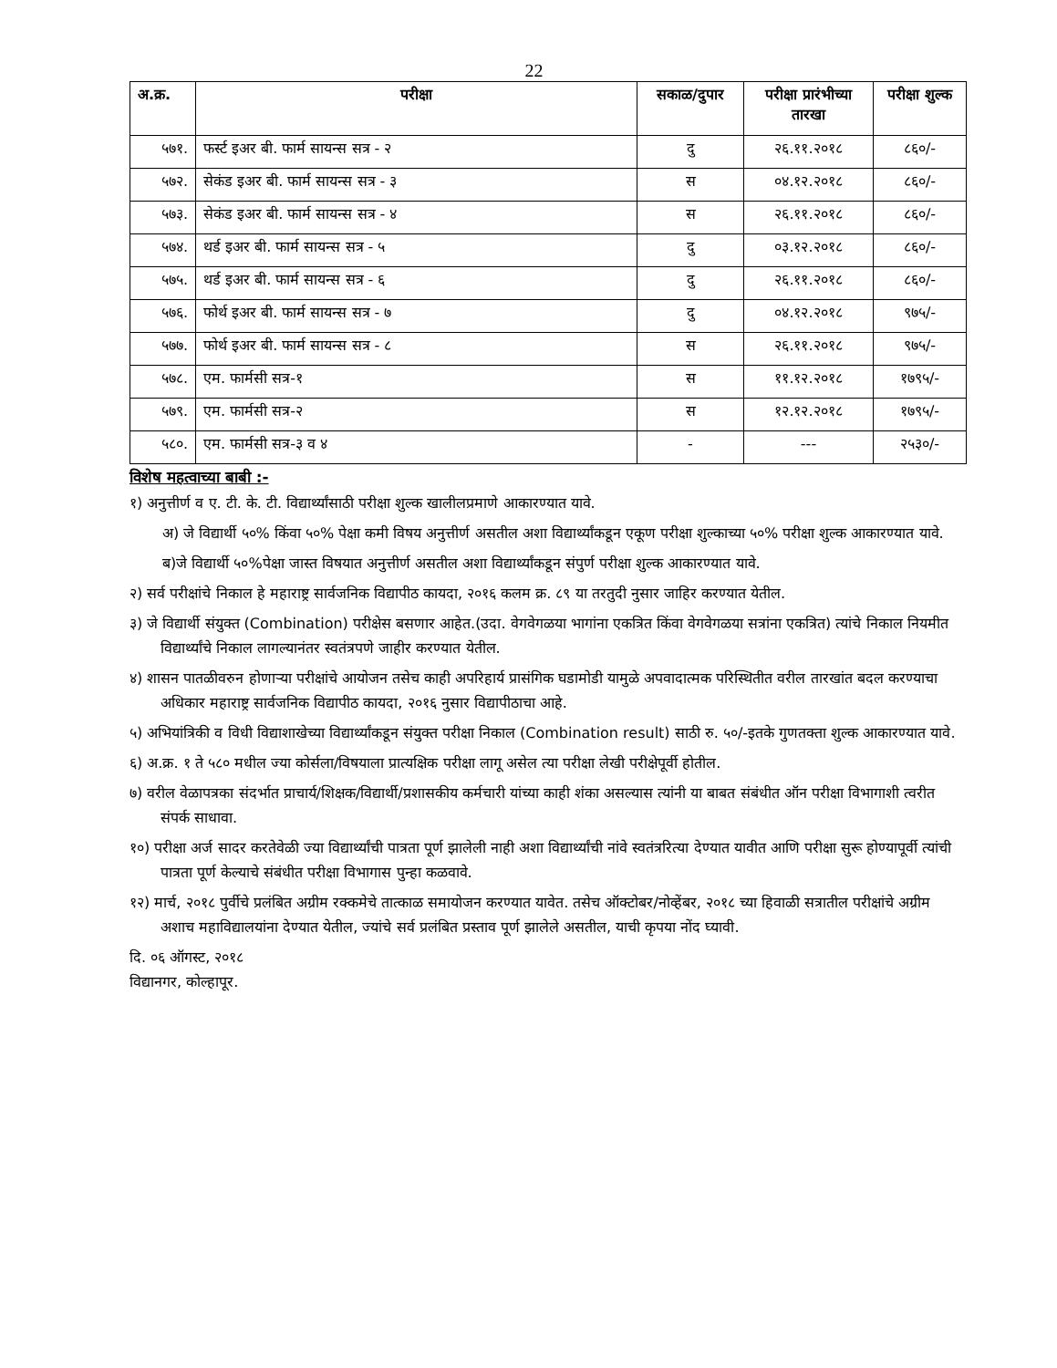22
| अ.क्र. | परीक्षा | सकाळ/दुपार | परीक्षा प्रारंभीच्या तारखा | परीक्षा शुल्क |
| --- | --- | --- | --- | --- |
| ५७१. | फर्स्ट इअर बी. फार्म सायन्स सत्र - २ | दु | २६.११.२०१८ | ८६०/- |
| ५७२. | सेकंड इअर बी. फार्म सायन्स सत्र - ३ | स | ०४.१२.२०१८ | ८६०/- |
| ५७३. | सेकंड इअर बी. फार्म सायन्स सत्र - ४ | स | २६.११.२०१८ | ८६०/- |
| ५७४. | थर्ड इअर बी. फार्म सायन्स सत्र - ५ | दु | ०३.१२.२०१८ | ८६०/- |
| ५७५. | थर्ड इअर बी. फार्म सायन्स सत्र - ६ | दु | २६.११.२०१८ | ८६०/- |
| ५७६. | फोर्थ इअर बी. फार्म सायन्स सत्र - ७ | दु | ०४.१२.२०१८ | ९७५/- |
| ५७७. | फोर्थ इअर बी. फार्म सायन्स सत्र - ८ | स | २६.११.२०१८ | ९७५/- |
| ५७८. | एम. फार्मसी सत्र-१ | स | ११.१२.२०१८ | १७९५/- |
| ५७९. | एम. फार्मसी सत्र-२ | स | १२.१२.२०१८ | १७९५/- |
| ५८०. | एम. फार्मसी सत्र-३ व ४ | - | --- | २५३०/- |
विशेष महत्वाच्या बाबी :-
१) अनुत्तीर्ण व ए. टी. के. टी. विद्यार्थ्यांसाठी परीक्षा शुल्क खालीलप्रमाणे आकारण्यात यावे.
अ) जे विद्यार्थी ५०% किंवा ५०% पेक्षा कमी विषय अनुत्तीर्ण असतील अशा विद्यार्थ्यांकडून एकूण परीक्षा शुल्काच्या ५०% परीक्षा शुल्क आकारण्यात यावे.
ब)जे विद्यार्थी ५०%पेक्षा जास्त विषयात अनुत्तीर्ण असतील अशा विद्यार्थ्यांकडून संपुर्ण परीक्षा शुल्क आकारण्यात यावे.
२) सर्व परीक्षांचे निकाल हे महाराष्ट्र सार्वजनिक विद्यापीठ कायदा, २०१६ कलम क्र. ८९ या तरतुदी नुसार जाहिर करण्यात येतील.
३) जे विद्यार्थी संयुक्त (Combination) परीक्षेस बसणार आहेत.(उदा. वेगवेगळया भागांना एकत्रित किंवा वेगवेगळया सत्रांना एकत्रित) त्यांचे निकाल नियमीत विद्यार्थ्यांचे निकाल लागल्यानंतर स्वतंत्रपणे जाहीर करण्यात येतील.
४) शासन पातळीवरुन होणाऱ्या परीक्षांचे आयोजन तसेच काही अपरिहार्य प्रासंगिक घडामोडी यामुळे अपवादात्मक परिस्थितीत वरील तारखांत बदल करण्याचा अधिकार महाराष्ट्र सार्वजनिक विद्यापीठ कायदा, २०१६ नुसार विद्यापीठाचा आहे.
५) अभियांत्रिकी व विधी विद्याशाखेच्या विद्यार्थ्यांकडून संयुक्त परीक्षा निकाल (Combination result) साठी रु. ५०/-इतके गुणतक्ता शुल्क आकारण्यात यावे.
६) अ.क्र. १ ते ५८० मधील ज्या कोर्सला/विषयाला प्रात्यक्षिक परीक्षा लागू असेल त्या परीक्षा लेखी परीक्षेपूर्वी होतील.
७) वरील वेळापत्रका संदर्भात प्राचार्य/शिक्षक/विद्यार्थी/प्रशासकीय कर्मचारी यांच्या काही शंका असल्यास त्यांनी या बाबत संबंधीत ऑन परीक्षा विभागाशी त्वरीत संपर्क साधावा.
१०) परीक्षा अर्ज सादर करतेवेळी ज्या विद्यार्थ्यांची पात्रता पूर्ण झालेली नाही अशा विद्यार्थ्यांची नांवे स्वतंत्ररित्या देण्यात यावीत आणि परीक्षा सुरू होण्यापूर्वी त्यांची पात्रता पूर्ण केल्याचे संबंधीत परीक्षा विभागास पुन्हा कळवावे.
१२) मार्च, २०१८ पुर्वीचे प्रलंबित अग्रीम रक्कमेचे तात्काळ समायोजन करण्यात यावेत. तसेच ऑक्टोबर/नोव्हेंबर, २०१८ च्या हिवाळी सत्रातील परीक्षांचे अग्रीम अशाच महाविद्यालयांना देण्यात येतील, ज्यांचे सर्व प्रलंबित प्रस्ताव पूर्ण झालेले असतील, याची कृपया नोंद घ्यावी.
दि. ०६ ऑगस्ट, २०१८
विद्यानगर, कोल्हापूर.